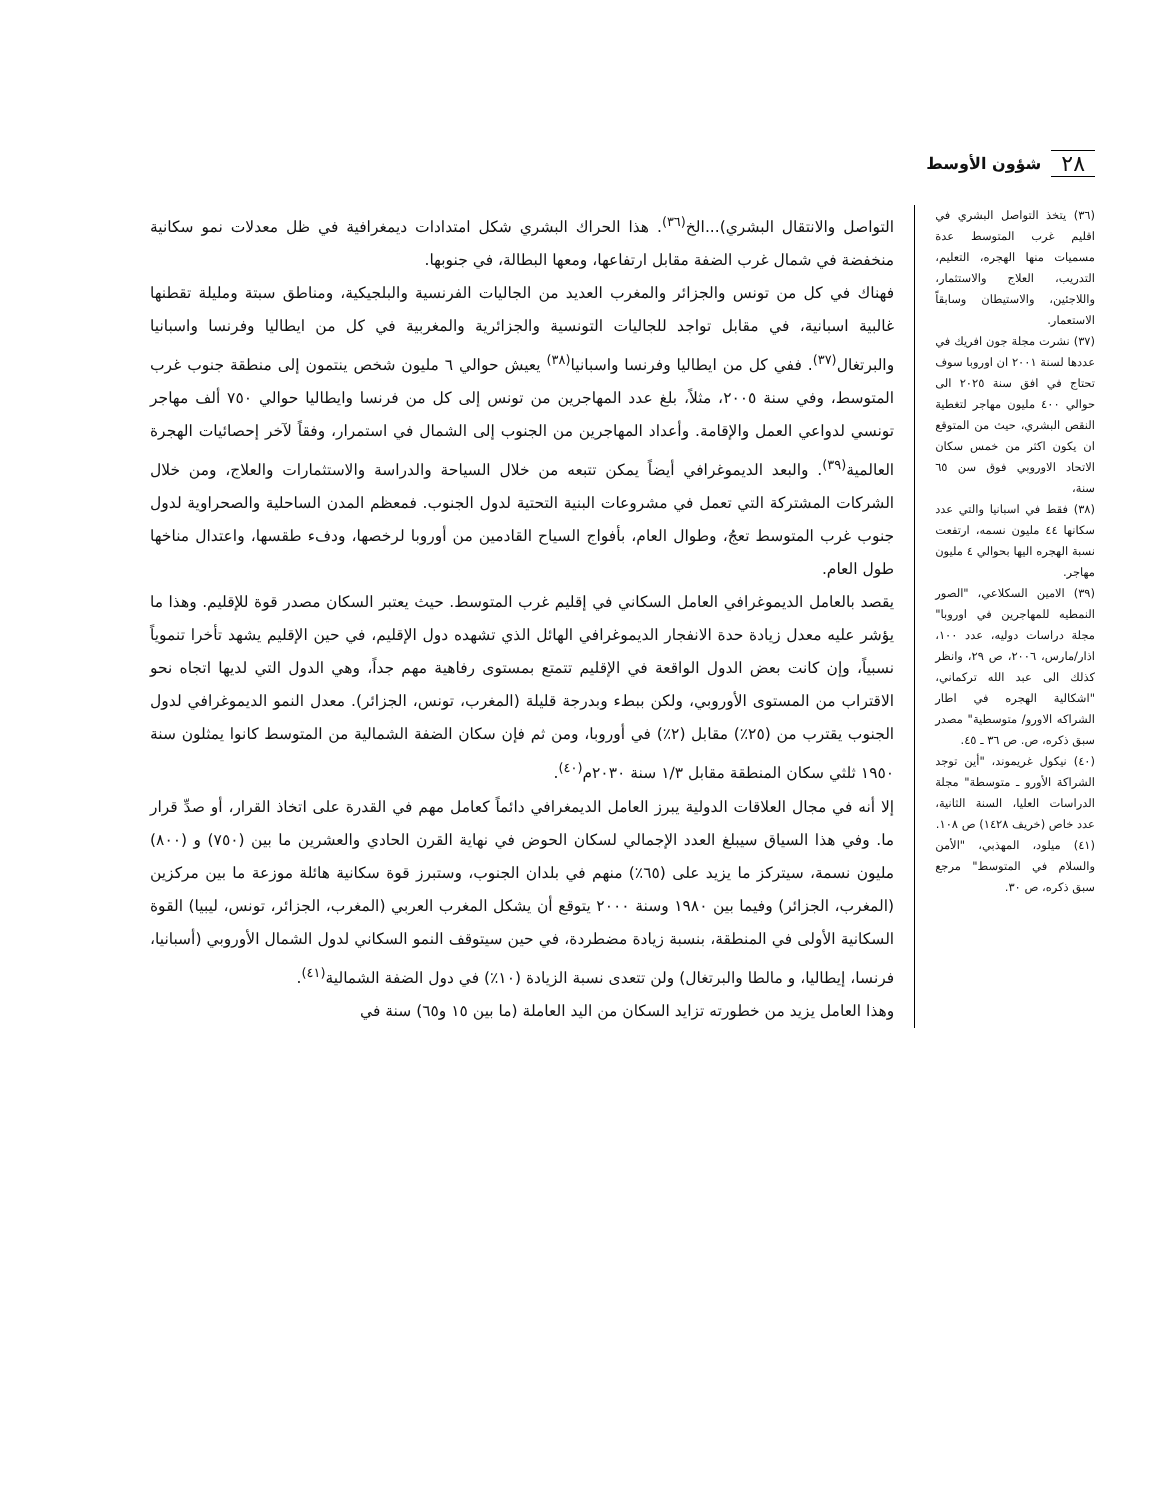٢٨ شؤون الأوسط
(٣٦) يتخذ التواصل البشري في اقليم غرب المتوسط عدة مسميات منها الهجره، التعليم، التدريب، العلاج والاستثمار، واللاجئين، والاستيطان وسابقاً الاستعمار.
(٣٧) نشرت مجلة جون افريك في عددها لسنة ٢٠٠١ ان اوروبا سوف تحتاج في افق سنة ٢٠٢٥ الى حوالي ٤٠٠ مليون مهاجر لتغطية النقص البشري، حيث من المتوقع ان يكون اكثر من خمس سكان الاتحاد الاوروبي فوق سن ٦٥ سنة،
(٣٨) فقط في اسبانيا والتي عدد سكانها ٤٤ مليون نسمه، ارتفعت نسبة الهجره اليها بحوالي ٤ مليون مهاجر.
(٣٩) الامين السكلاعي، "الصور النمطيه للمهاجرين في اوروبا" مجلة دراسات دوليه، عدد ١٠٠، اذار/مارس، ٢٠٠٦، ص ٢٩، وانظر كذلك الى عبد الله تركماني، "اشكالية الهجره في اطار الشراكه الاورو/ متوسطية" مصدر سبق ذكره، ص. ص ٣٦ ـ ٤٥.
(٤٠) نيكول غريموند، "أين توجد الشراكة الأورو ـ متوسطة" مجلة الدراسات العليا، السنة الثانية، عدد خاص (خريف ١٤٢٨) ص ١٠٨.
(٤١) ميلود، المهذبي، "الأمن والسلام في المتوسط" مرجع سبق ذكره، ص ٣٠.
التواصل والانتقال البشري)...الخ<sup>(٣٦)</sup>. هذا الحراك البشري شكل امتدادات ديمغرافية في ظل معدلات نمو سكانية منخفضة في شمال غرب الضفة مقابل ارتفاعها، ومعها البطالة، في جنوبها.
فهناك في كل من تونس والجزائر والمغرب العديد من الجاليات الفرنسية والبلجيكية، ومناطق سبتة ومليلة تقطنها غالبية اسبانية، في مقابل تواجد للجاليات التونسية والجزائرية والمغربية في كل من ايطاليا وفرنسا واسبانيا والبرتغال<sup>(٣٧)</sup>. ففي كل من ايطاليا وفرنسا واسبانيا<sup>(٣٨)</sup> يعيش حوالي ٦ مليون شخص ينتمون إلى منطقة جنوب غرب المتوسط، وفي سنة ٢٠٠٥، مثلاً، بلغ عدد المهاجرين من تونس إلى كل من فرنسا وايطاليا حوالي ٧٥٠ ألف مهاجر تونسي لدواعي العمل والإقامة. وأعداد المهاجرين من الجنوب إلى الشمال في استمرار، وفقاً لآخر إحصائيات الهجرة العالمية<sup>(٣٩)</sup>. والبعد الديموغرافي أيضاً يمكن تتبعه من خلال السياحة والدراسة والاستثمارات والعلاج، ومن خلال الشركات المشتركة التي تعمل في مشروعات البنية التحتية لدول الجنوب. فمعظم المدن الساحلية والصحراوية لدول جنوب غرب المتوسط تعجُ، وطوال العام، بأفواج السياح القادمين من أوروبا لرخصها، ودفء طقسها، واعتدال مناخها طول العام.
يقصد بالعامل الديموغرافي العامل السكاني في إقليم غرب المتوسط. حيث يعتبر السكان مصدر قوة للإقليم. وهذا ما يؤشر عليه معدل زيادة حدة الانفجار الديموغرافي الهائل الذي تشهده دول الإقليم، في حين الإقليم يشهد تأخرا تنموياً نسبياً، وإن كانت بعض الدول الواقعة في الإقليم تتمتع بمستوى رفاهية مهم جداً، وهي الدول التي لديها اتجاه نحو الاقتراب من المستوى الأوروبي، ولكن ببطء وبدرجة قليلة (المغرب، تونس، الجزائر). معدل النمو الديموغرافي لدول الجنوب يقترب من (٢٥٪) مقابل (٢٪) في أوروبا، ومن ثم فإن سكان الضفة الشمالية من المتوسط كانوا يمثلون سنة ١٩٥٠ ثلثي سكان المنطقة مقابل ١/٣ سنة ٢٠٣٠م<sup>(٤٠)</sup>.
إلا أنه في مجال العلاقات الدولية يبرز العامل الديمغرافي دائماً كعامل مهم في القدرة على اتخاذ القرار، أو صدِّ قرار ما. وفي هذا السياق سيبلغ العدد الإجمالي لسكان الحوض في نهاية القرن الحادي والعشرين ما بين (٧٥٠) و (٨٠٠) مليون نسمة، سيتركز ما يزيد على (٦٥٪) منهم في بلدان الجنوب، وستبرز قوة سكانية هائلة موزعة ما بين مركزين (المغرب، الجزائر) وفيما بين ١٩٨٠ وسنة ٢٠٠٠ يتوقع أن يشكل المغرب العربي (المغرب، الجزائر، تونس، ليبيا) القوة السكانية الأولى في المنطقة، بنسبة زيادة مضطردة، في حين سيتوقف النمو السكاني لدول الشمال الأوروبي (أسبانيا، فرنسا، إيطاليا، و مالطا والبرتغال) ولن تتعدى نسبة الزيادة (١٠٪) في دول الضفة الشمالية<sup>(٤١)</sup>.
وهذا العامل يزيد من خطورته تزايد السكان من اليد العاملة (ما بين ١٥ و٦٥) سنة في